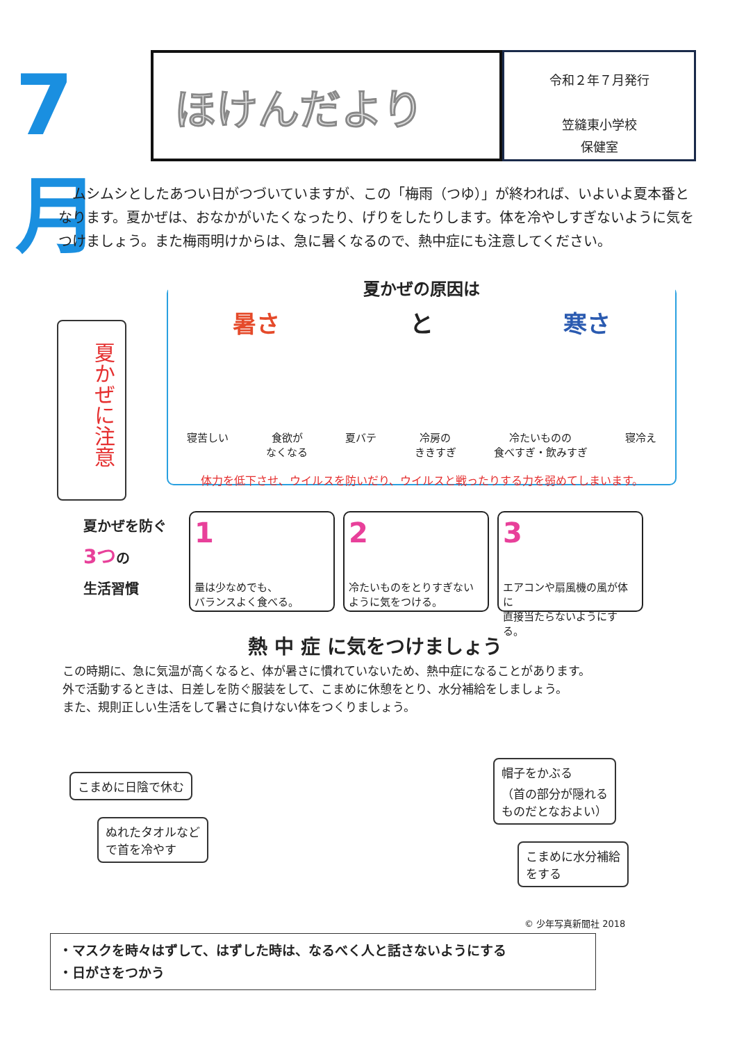7月
ほけんだより
令和２年７月発行
笠縫東小学校
保健室
　ムシムシとしたあつい日がつづいていますが、この「梅雨（つゆ）」が終われば、いよいよ夏本番となります。夏かぜは、おなかがいたくなったり、げりをしたりします。体を冷やしすぎないように気をつけましょう。また梅雨明けからは、急に暑くなるので、熱中症にも注意してください。
夏かぜに注意
夏かぜの原因は
暑さ と 寒さ
寝苦しい 食欲が
なくなる 夏バテ 冷房の
ききすぎ 冷たいものの
食べすぎ・飲みすぎ 寝冷え
体力を低下させ、ウイルスを防いだり、ウイルスと戦ったりする力を弱めてしまいます。
夏かぜを防ぐ
3つの
生活習慣
1
量は少なめでも、
バランスよく食べる。
2
冷たいものをとりすぎない
ように気をつける。
3
エアコンや扇風機の風が体に
直接当たらないようにする。
熱 中 症 に気をつけましょう
この時期に、急に気温が高くなると、体が暑さに慣れていないため、熱中症になることがあります。
外で活動するときは、日差しを防ぐ服装をして、こまめに休憩をとり、水分補給をしましょう。
また、規則正しい生活をして暑さに負けない体をつくりましょう。
こまめに日陰で休む
ぬれたタオルなど
で首を冷やす
帽子をかぶる
（首の部分が隠れる
ものだとなおよい）
こまめに水分補給
をする
© 少年写真新聞社 2018
・マスクを時々はずして、はずした時は、なるべく人と話さないようにする
・日がさをつかう